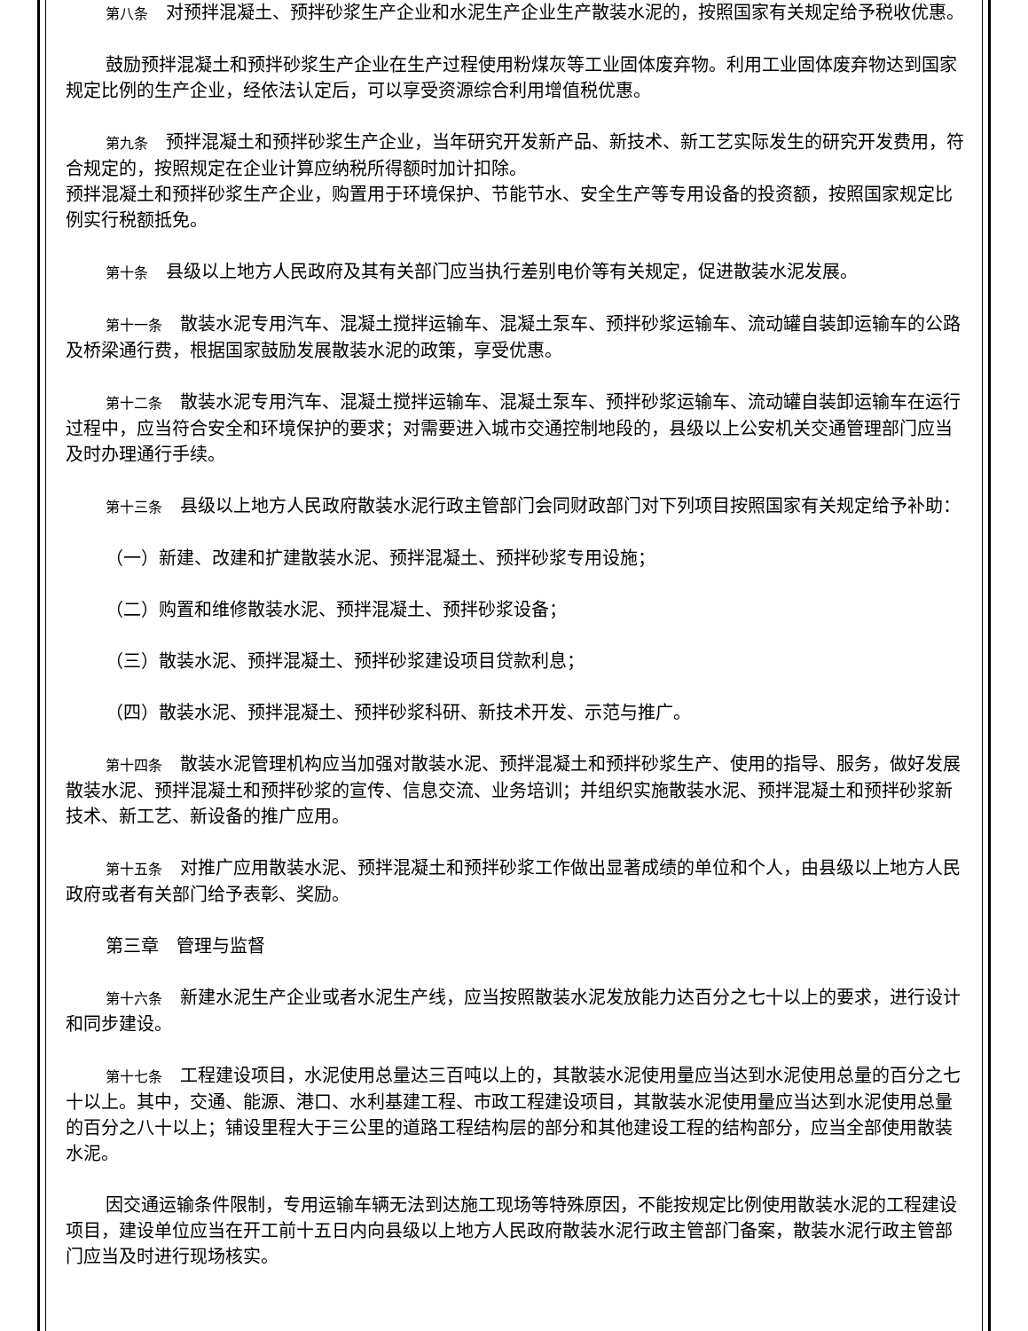第八条　对预拌混凝土、预拌砂浆生产企业和水泥生产企业生产散装水泥的，按照国家有关规定给予税收优惠。
鼓励预拌混凝土和预拌砂浆生产企业在生产过程使用粉煤灰等工业固体废弃物。利用工业固体废弃物达到国家规定比例的生产企业，经依法认定后，可以享受资源综合利用增值税优惠。
第九条　预拌混凝土和预拌砂浆生产企业，当年研究开发新产品、新技术、新工艺实际发生的研究开发费用，符合规定的，按照规定在企业计算应纳税所得额时加计扣除。
预拌混凝土和预拌砂浆生产企业，购置用于环境保护、节能节水、安全生产等专用设备的投资额，按照国家规定比例实行税额抵免。
第十条　县级以上地方人民政府及其有关部门应当执行差别电价等有关规定，促进散装水泥发展。
第十一条　散装水泥专用汽车、混凝土搅拌运输车、混凝土泵车、预拌砂浆运输车、流动罐自装卸运输车的公路及桥梁通行费，根据国家鼓励发展散装水泥的政策，享受优惠。
第十二条　散装水泥专用汽车、混凝土搅拌运输车、混凝土泵车、预拌砂浆运输车、流动罐自装卸运输车在运行过程中，应当符合安全和环境保护的要求；对需要进入城市交通控制地段的，县级以上公安机关交通管理部门应当及时办理通行手续。
第十三条　县级以上地方人民政府散装水泥行政主管部门会同财政部门对下列项目按照国家有关规定给予补助：
（一）新建、改建和扩建散装水泥、预拌混凝土、预拌砂浆专用设施；
（二）购置和维修散装水泥、预拌混凝土、预拌砂浆设备；
（三）散装水泥、预拌混凝土、预拌砂浆建设项目贷款利息；
（四）散装水泥、预拌混凝土、预拌砂浆科研、新技术开发、示范与推广。
第十四条　散装水泥管理机构应当加强对散装水泥、预拌混凝土和预拌砂浆生产、使用的指导、服务，做好发展散装水泥、预拌混凝土和预拌砂浆的宣传、信息交流、业务培训；并组织实施散装水泥、预拌混凝土和预拌砂浆新技术、新工艺、新设备的推广应用。
第十五条　对推广应用散装水泥、预拌混凝土和预拌砂浆工作做出显著成绩的单位和个人，由县级以上地方人民政府或者有关部门给予表彰、奖励。
第三章　管理与监督
第十六条　新建水泥生产企业或者水泥生产线，应当按照散装水泥发放能力达百分之七十以上的要求，进行设计和同步建设。
第十七条　工程建设项目，水泥使用总量达三百吨以上的，其散装水泥使用量应当达到水泥使用总量的百分之七十以上。其中，交通、能源、港口、水利基建工程、市政工程建设项目，其散装水泥使用量应当达到水泥使用总量的百分之八十以上；铺设里程大于三公里的道路工程结构层的部分和其他建设工程的结构部分，应当全部使用散装水泥。
因交通运输条件限制，专用运输车辆无法到达施工现场等特殊原因，不能按规定比例使用散装水泥的工程建设项目，建设单位应当在开工前十五日内向县级以上地方人民政府散装水泥行政主管部门备案，散装水泥行政主管部门应当及时进行现场核实。